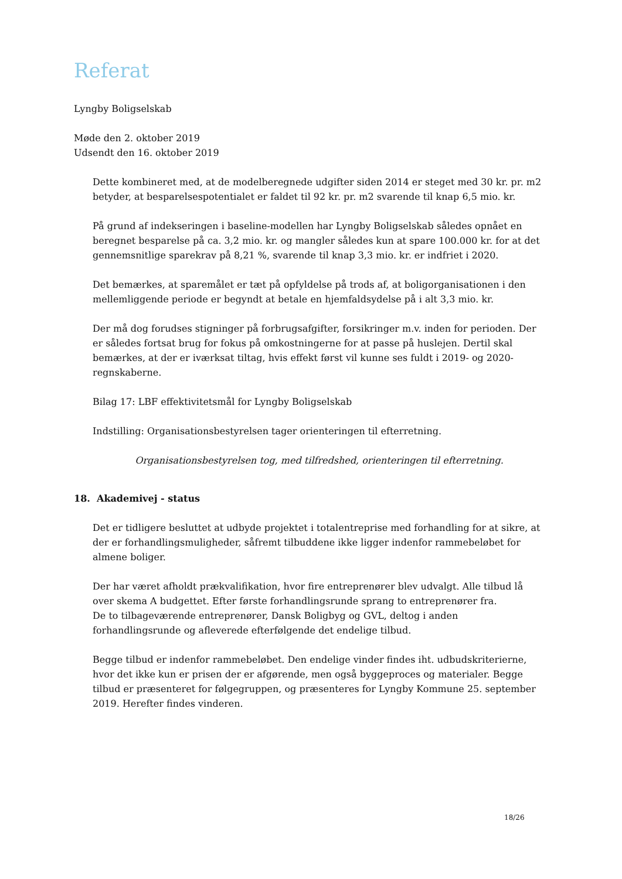Referat
Lyngby Boligselskab
Møde den 2. oktober 2019
Udsendt den 16. oktober 2019
Dette kombineret med, at de modelberegnede udgifter siden 2014 er steget med 30 kr. pr. m2 betyder, at besparelsespotentialet er faldet til 92 kr. pr. m2 svarende til knap 6,5 mio. kr.
På grund af indekseringen i baseline-modellen har Lyngby Boligselskab således opnået en beregnet besparelse på ca. 3,2 mio. kr. og mangler således kun at spare 100.000 kr. for at det gennemsnitlige sparekrav på 8,21 %, svarende til knap 3,3 mio. kr. er indfriet i 2020.
Det bemærkes, at sparemålet er tæt på opfyldelse på trods af, at boligorganisationen i den mellemliggende periode er begyndt at betale en hjemfaldsydelse på i alt 3,3 mio. kr.
Der må dog forudses stigninger på forbrugsafgifter, forsikringer m.v. inden for perioden. Der er således fortsat brug for fokus på omkostningerne for at passe på huslejen. Dertil skal bemærkes, at der er iværksat tiltag, hvis effekt først vil kunne ses fuldt i 2019- og 2020-regnskaberne.
Bilag 17: LBF effektivitetsmål for Lyngby Boligselskab
Indstilling: Organisationsbestyrelsen tager orienteringen til efterretning.
Organisationsbestyrelsen tog, med tilfredshed, orienteringen til efterretning.
18. Akademivej - status
Det er tidligere besluttet at udbyde projektet i totalentreprise med forhandling for at sikre, at der er forhandlingsmuligheder, såfremt tilbuddene ikke ligger indenfor rammebeløbet for almene boliger.
Der har været afholdt prækvalifikation, hvor fire entreprenører blev udvalgt. Alle tilbud lå over skema A budgettet. Efter første forhandlingsrunde sprang to entreprenører fra.
De to tilbageværende entreprenører, Dansk Boligbyg og GVL, deltog i anden forhandlingsrunde og afleverede efterfølgende det endelige tilbud.
Begge tilbud er indenfor rammebeløbet. Den endelige vinder findes iht. udbudskriterierne, hvor det ikke kun er prisen der er afgørende, men også byggeproces og materialer. Begge tilbud er præsenteret for følgegruppen, og præsenteres for Lyngby Kommune 25. september 2019. Herefter findes vinderen.
18/26